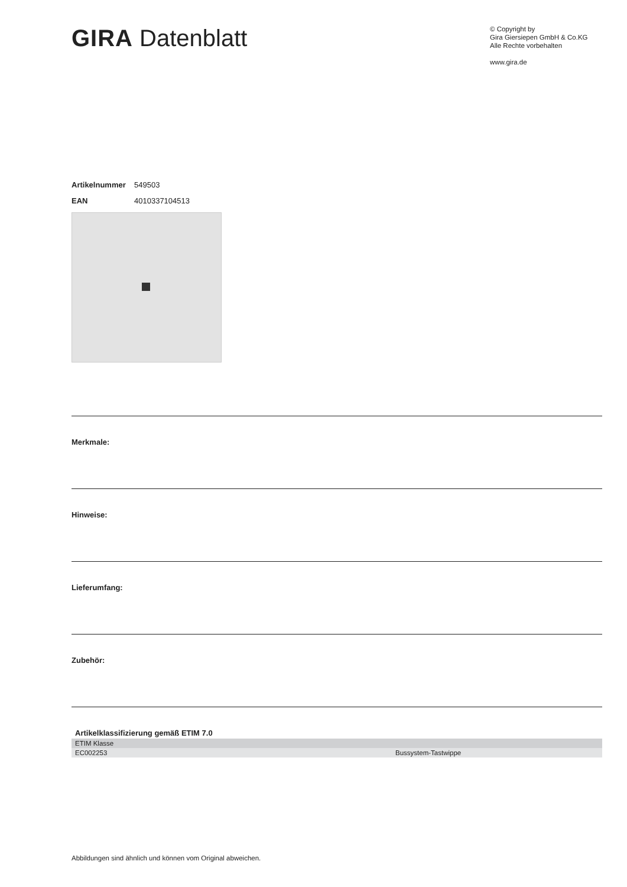GIRA Datenblatt
© Copyright by
Gira Giersiepen GmbH & Co.KG
Alle Rechte vorbehalten
www.gira.de
Artikelnummer 549503
EAN 4010337104513
Merkmale:
Hinweise:
Lieferumfang:
Zubehör:
Artikelklassifizierung gemäß ETIM 7.0
| ETIM Klasse | |
| EC002253 | Bussystem-Tastwippe |
Abbildungen sind ähnlich und können vom Original abweichen.